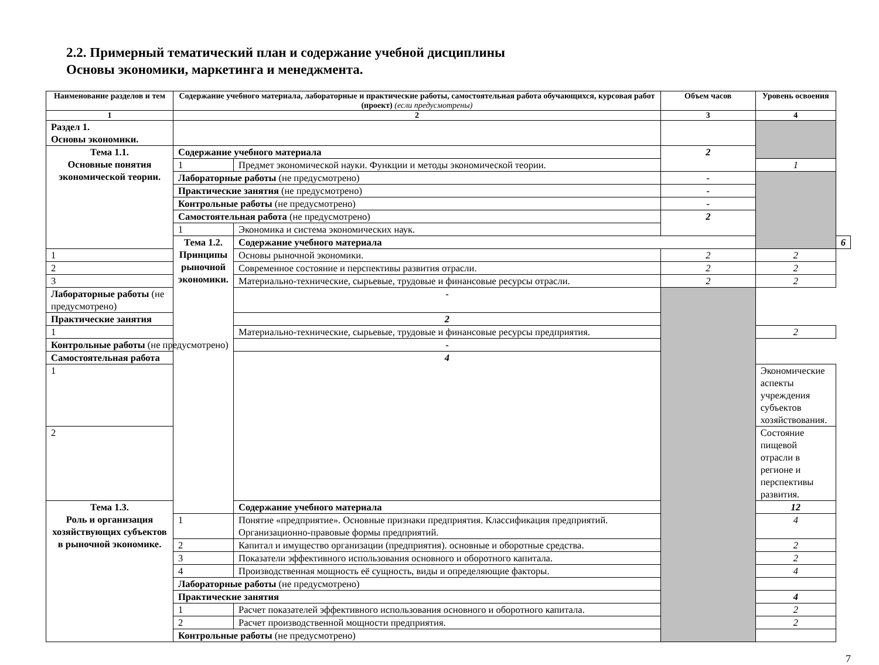2.2. Примерный тематический план и содержание учебной дисциплины
Основы экономики, маркетинга и менеджмента.
| Наименование разделов и тем | Содержание учебного материала, лабораторные и практические работы, самостоятельная работа обучающихся, курсовая работ (проект) (если предусмотрены) | | Объем часов | Уровень освоения | |
| --- | --- | --- | --- | --- | --- |
| 1 | 2 | | 3 | 4 | |
| Раздел 1. Основы экономики. | | | | | |
| Тема 1.1. Основные понятия экономической теории. | Содержание учебного материала | | 2 | | |
| | 1 | Предмет экономической науки. Функции и методы экономической теории. | | 1 | |
| | Лабораторные работы (не предусмотрено) | | - | | |
| | Практические занятия (не предусмотрено) | | - | | |
| | Контрольные работы (не предусмотрено) | | - | | |
| | Самостоятельная работа (не предусмотрено) | | 2 | | |
| | 1 | Экономика и система экономических наук. | | | |
| | Тема 1.2. Принципы рыночной экономики. | Содержание учебного материала | | | 6 |
| 1 | | Основы рыночной экономики. | 2 | 2 | |
| 2 | | Современное состояние и перспективы развития отрасли. | 2 | 2 | |
| 3 | | Материально-технические, сырьевые, трудовые и финансовые ресурсы отрасли. | 2 | 2 | |
| Лабораторные работы (не предусмотрено) | | - | | | |
| Практические занятия | | 2 | | | |
| 1 | | Материально-технические, сырьевые, трудовые и финансовые ресурсы предприятия. | | 2 | |
| Контрольные работы (не предусмотрено) | | - | | | |
| Самостоятельная работа | | 4 | | | |
| 1 | | | | Экономические аспекты учреждения субъектов хозяйствования. | |
| 2 | | | | Состояние пищевой отрасли в регионе и перспективы развития. | |
| Тема 1.3. Роль и организация хозяйствующих субъектов в рыночной экономике. | | Содержание учебного материала | | 12 | |
| | 1 | Понятие «предприятие». Основные признаки предприятия. Классификация предприятий. Организационно-правовые формы предприятий. | | 4 | |
| | 2 | Капитал и имущество организации (предприятия). основные и оборотные средства. | | 2 | |
| | 3 | Показатели эффективного использования основного и оборотного капитала. | | 2 | |
| | 4 | Производственная мощность её сущность, виды и определяющие факторы. | | 4 | |
| | Лабораторные работы (не предусмотрено) | | | | |
| | Практические занятия | | | 4 | |
| | 1 | Расчет показателей эффективного использования основного и оборотного капитала. | | 2 | |
| | 2 | Расчет производственной мощности предприятия. | | 2 | |
| | Контрольные работы (не предусмотрено) | | | | |
7